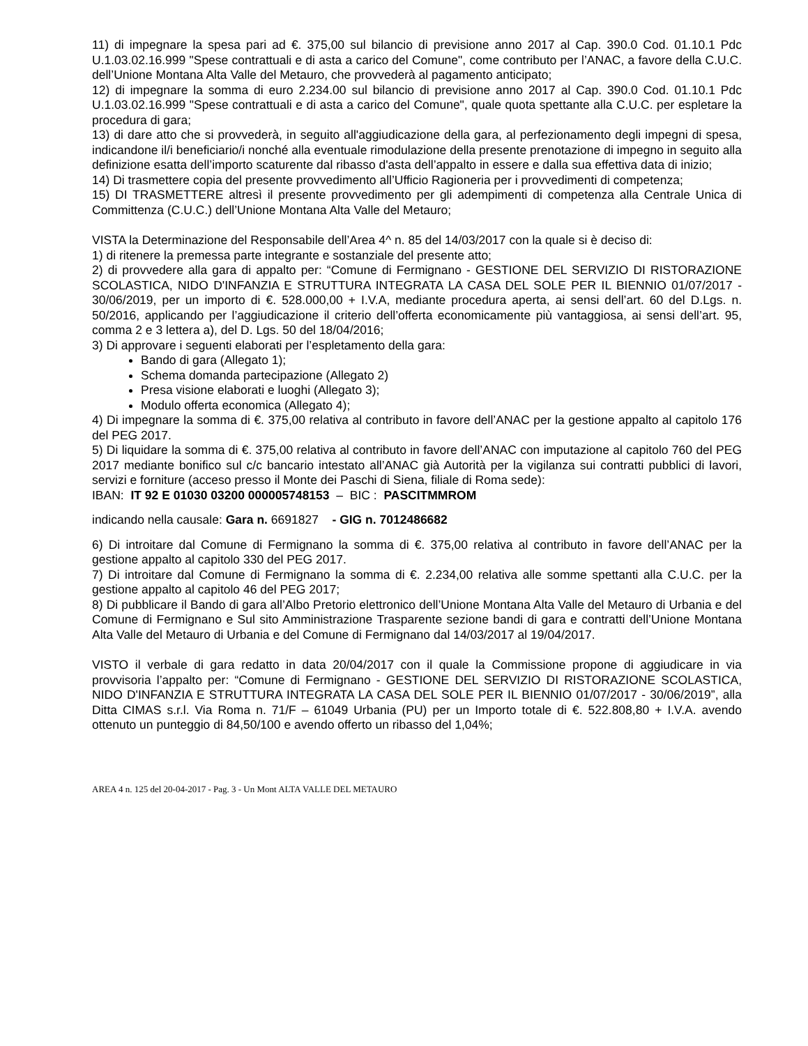11) di impegnare la spesa pari ad €. 375,00 sul bilancio di previsione anno 2017 al Cap. 390.0 Cod. 01.10.1 Pdc U.1.03.02.16.999 "Spese contrattuali e di asta a carico del Comune", come contributo per l’ANAC, a favore della C.U.C. dell’Unione Montana Alta Valle del Metauro, che provvederà al pagamento anticipato;
12) di impegnare la somma di euro 2.234.00 sul bilancio di previsione anno 2017 al Cap. 390.0 Cod. 01.10.1 Pdc U.1.03.02.16.999 "Spese contrattuali e di asta a carico del Comune", quale quota spettante alla C.U.C. per espletare la procedura di gara;
13) di dare atto che si provvederà, in seguito all'aggiudicazione della gara, al perfezionamento degli impegni di spesa, indicandone il/i beneficiario/i nonché alla eventuale rimodulazione della presente prenotazione di impegno in seguito alla definizione esatta dell’importo scaturente dal ribasso d'asta dell’appalto in essere e dalla sua effettiva data di inizio;
14) Di trasmettere copia del presente provvedimento all’Ufficio Ragioneria per i provvedimenti di competenza;
15) DI TRASMETTERE altresì il presente provvedimento per gli adempimenti di competenza alla Centrale Unica di Committenza (C.U.C.) dell’Unione Montana Alta Valle del Metauro;
VISTA la Determinazione del Responsabile dell’Area 4^ n. 85 del 14/03/2017 con la quale si è deciso di:
1) di ritenere la premessa parte integrante e sostanziale del presente atto;
2) di provvedere alla gara di appalto per: “Comune di Fermignano - GESTIONE DEL SERVIZIO DI RISTORAZIONE SCOLASTICA, NIDO D'INFANZIA E STRUTTURA INTEGRATA LA CASA DEL SOLE PER IL BIENNIO 01/07/2017 - 30/06/2019, per un importo di €. 528.000,00 + I.V.A, mediante procedura aperta, ai sensi dell’art. 60 del D.Lgs. n. 50/2016, applicando per l’aggiudicazione il criterio dell’offerta economicamente più vantaggiosa, ai sensi dell’art. 95, comma 2 e 3 lettera a), del D. Lgs. 50 del 18/04/2016;
3) Di approvare i seguenti elaborati per l’espletamento della gara:
Bando di gara (Allegato 1);
Schema domanda partecipazione (Allegato 2)
Presa visione elaborati e luoghi (Allegato 3);
Modulo offerta economica (Allegato 4);
4) Di impegnare la somma di €. 375,00 relativa al contributo in favore dell’ANAC per la gestione appalto al capitolo 176 del PEG 2017.
5) Di liquidare la somma di €. 375,00 relativa al contributo in favore dell’ANAC con imputazione al capitolo 760 del PEG 2017 mediante bonifico sul c/c bancario intestato all’ANAC già Autorità per la vigilanza sui contratti pubblici di lavori, servizi e forniture (acceso presso il Monte dei Paschi di Siena, filiale di Roma sede):
IBAN: IT 92 E 01030 03200 000005748153 – BIC : PASCITMMROM
indicando nella causale: Gara n. 6691827 - GIG n. 7012486682
6) Di introitare dal Comune di Fermignano la somma di €. 375,00 relativa al contributo in favore dell’ANAC per la gestione appalto al capitolo 330 del PEG 2017.
7) Di introitare dal Comune di Fermignano la somma di €. 2.234,00 relativa alle somme spettanti alla C.U.C. per la gestione appalto al capitolo 46 del PEG 2017;
8) Di pubblicare il Bando di gara all’Albo Pretorio elettronico dell’Unione Montana Alta Valle del Metauro di Urbania e del Comune di Fermignano e Sul sito Amministrazione Trasparente sezione bandi di gara e contratti dell’Unione Montana Alta Valle del Metauro di Urbania e del Comune di Fermignano dal 14/03/2017 al 19/04/2017.
VISTO il verbale di gara redatto in data 20/04/2017 con il quale la Commissione propone di aggiudicare in via provvisoria l’appalto per: “Comune di Fermignano - GESTIONE DEL SERVIZIO DI RISTORAZIONE SCOLASTICA, NIDO D'INFANZIA E STRUTTURA INTEGRATA LA CASA DEL SOLE PER IL BIENNIO 01/07/2017 - 30/06/2019”, alla Ditta CIMAS s.r.l. Via Roma n. 71/F – 61049 Urbania (PU) per un Importo totale di €. 522.808,80 + I.V.A. avendo ottenuto un punteggio di 84,50/100 e avendo offerto un ribasso del 1,04%;
AREA 4 n. 125 del 20-04-2017 - Pag. 3 - Un Mont ALTA VALLE DEL METAURO